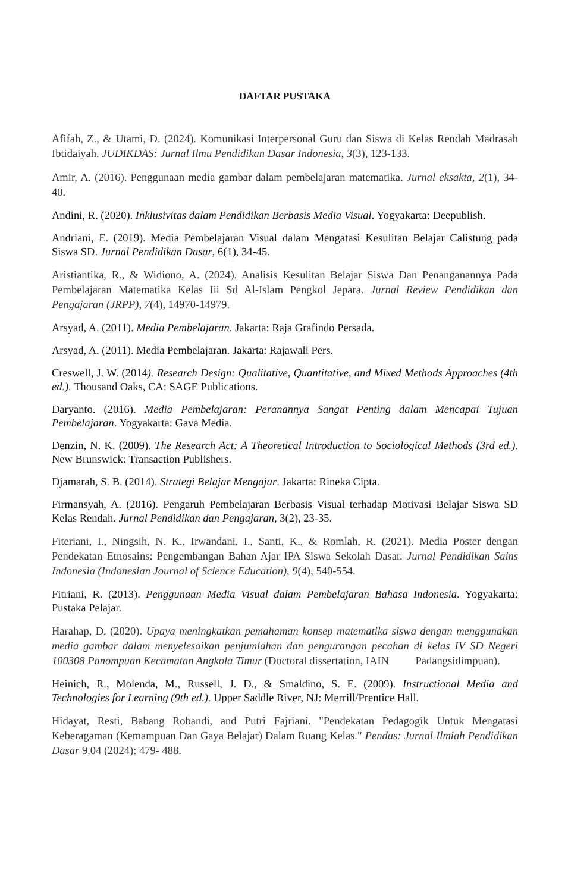DAFTAR PUSTAKA
Afifah, Z., & Utami, D. (2024). Komunikasi Interpersonal Guru dan Siswa di Kelas Rendah Madrasah Ibtidaiyah. JUDIKDAS: Jurnal Ilmu Pendidikan Dasar Indonesia, 3(3), 123-133.
Amir, A. (2016). Penggunaan media gambar dalam pembelajaran matematika. Jurnal eksakta, 2(1), 34-40.
Andini, R. (2020). Inklusivitas dalam Pendidikan Berbasis Media Visual. Yogyakarta: Deepublish.
Andriani, E. (2019). Media Pembelajaran Visual dalam Mengatasi Kesulitan Belajar Calistung pada Siswa SD. Jurnal Pendidikan Dasar, 6(1), 34-45.
Aristiantika, R., & Widiono, A. (2024). Analisis Kesulitan Belajar Siswa Dan Penanganannya Pada Pembelajaran Matematika Kelas Iii Sd Al-Islam Pengkol Jepara. Jurnal Review Pendidikan dan Pengajaran (JRPP), 7(4), 14970-14979.
Arsyad, A. (2011). Media Pembelajaran. Jakarta: Raja Grafindo Persada.
Arsyad, A. (2011). Media Pembelajaran. Jakarta: Rajawali Pers.
Creswell, J. W. (2014). Research Design: Qualitative, Quantitative, and Mixed Methods Approaches (4th ed.). Thousand Oaks, CA: SAGE Publications.
Daryanto. (2016). Media Pembelajaran: Peranannya Sangat Penting dalam Mencapai Tujuan Pembelajaran. Yogyakarta: Gava Media.
Denzin, N. K. (2009). The Research Act: A Theoretical Introduction to Sociological Methods (3rd ed.). New Brunswick: Transaction Publishers.
Djamarah, S. B. (2014). Strategi Belajar Mengajar. Jakarta: Rineka Cipta.
Firmansyah, A. (2016). Pengaruh Pembelajaran Berbasis Visual terhadap Motivasi Belajar Siswa SD Kelas Rendah. Jurnal Pendidikan dan Pengajaran, 3(2), 23-35.
Fiteriani, I., Ningsih, N. K., Irwandani, I., Santi, K., & Romlah, R. (2021). Media Poster dengan Pendekatan Etnosains: Pengembangan Bahan Ajar IPA Siswa Sekolah Dasar. Jurnal Pendidikan Sains Indonesia (Indonesian Journal of Science Education), 9(4), 540-554.
Fitriani, R. (2013). Penggunaan Media Visual dalam Pembelajaran Bahasa Indonesia. Yogyakarta: Pustaka Pelajar.
Harahap, D. (2020). Upaya meningkatkan pemahaman konsep matematika siswa dengan menggunakan media gambar dalam menyelesaikan penjumlahan dan pengurangan pecahan di kelas IV SD Negeri 100308 Panompuan Kecamatan Angkola Timur (Doctoral dissertation, IAIN Padangsidimpuan).
Heinich, R., Molenda, M., Russell, J. D., & Smaldino, S. E. (2009). Instructional Media and Technologies for Learning (9th ed.). Upper Saddle River, NJ: Merrill/Prentice Hall.
Hidayat, Resti, Babang Robandi, and Putri Fajriani. "Pendekatan Pedagogik Untuk Mengatasi Keberagaman (Kemampuan Dan Gaya Belajar) Dalam Ruang Kelas." Pendas: Jurnal Ilmiah Pendidikan Dasar 9.04 (2024): 479- 488.